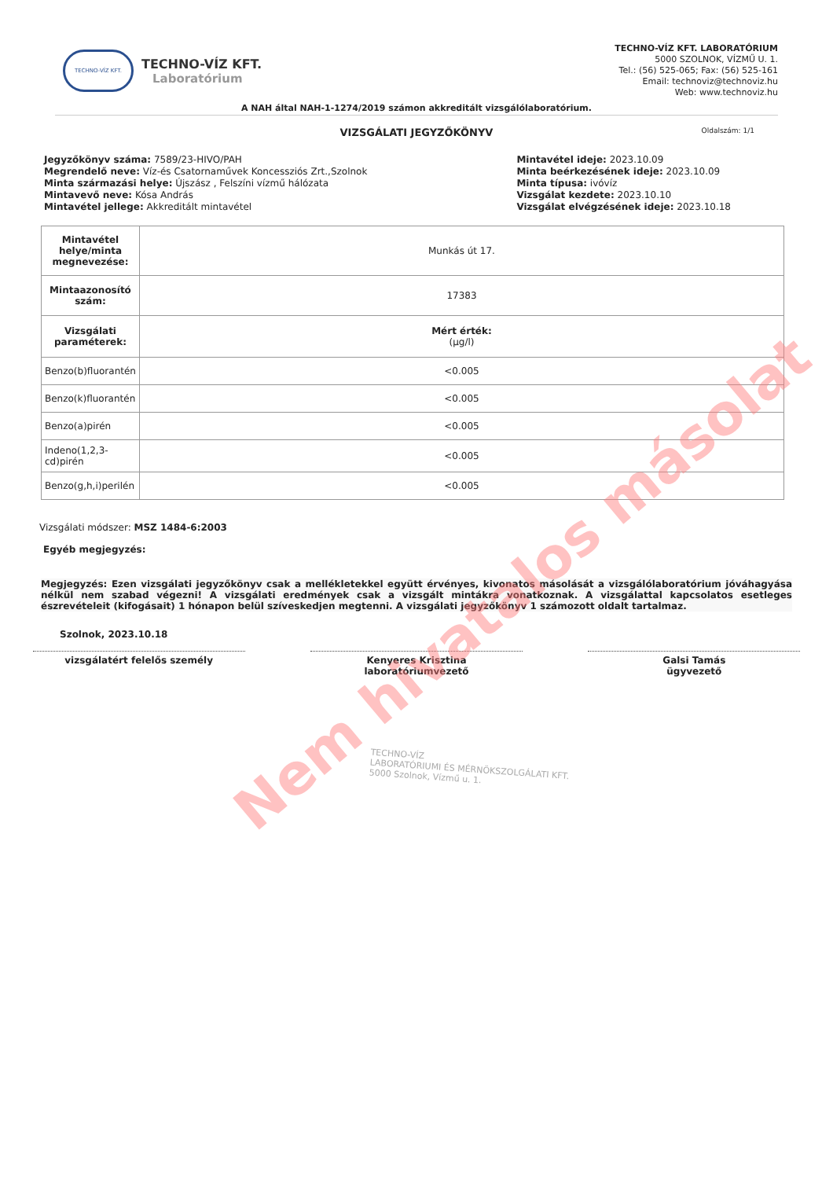TECHNO-VÍZ KFT.
TECHNO-VÍZ KFT.
Laboratórium
TECHNO-VÍZ KFT. LABORATÓRIUM
5000 SZOLNOK, VÍZMŰ U. 1.
Tel.: (56) 525-065; Fax: (56) 525-161
Email: technoviz@technoviz.hu
Web: www.technoviz.hu
A NAH által NAH-1-1274/2019 számon akkreditált vizsgálólaboratórium.
VIZSGÁLATI JEGYZŐKÖNYV Oldalszám: 1/1
Jegyzőkönyv száma: 7589/23-HIVO/PAH
Megrendelő neve: Víz-és Csatornaművek Koncessziós Zrt.,Szolnok
Minta származási helye: Újszász , Felszíni vízmű hálózata
Mintavevő neve: Kósa András
Mintavétel jellege: Akkreditált mintavétel
Mintavétel ideje: 2023.10.09
Minta beérkezésének ideje: 2023.10.09
Minta típusa: ivóvíz
Vizsgálat kezdete: 2023.10.10
Vizsgálat elvégzésének ideje: 2023.10.18
| Mintavétel helye/minta megnevezése: | Munkás út 17. |
| Mintaazonosító szám: | 17383 |
| Vizsgálati paraméterek: | Mért érték: (µg/l) |
| Benzo(b)fluorantén | <0.005 |
| Benzo(k)fluorantén | <0.005 |
| Benzo(a)pirén | <0.005 |
| Indeno(1,2,3-cd)pirén | <0.005 |
| Benzo(g,h,i)perilén | <0.005 |
Vizsgálati módszer: MSZ 1484-6:2003
Egyéb megjegyzés:
Megjegyzés: Ezen vizsgálati jegyzőkönyv csak a mellékletekkel együtt érvényes, kivonatos másolását a vizsgálólaboratórium jóváhagyása nélkül nem szabad végezni! A vizsgálati eredmények csak a vizsgált mintákra vonatkoznak. A vizsgálattal kapcsolatos esetleges észrevételeit (kifogásait) 1 hónapon belül szíveskedjen megtenni. A vizsgálati jegyzőkönyv 1 számozott oldalt tartalmaz.
Szolnok, 2023.10.18
vizsgálatért felelős személy Kenyeres Krisztina
laboratóriumvezető
Galsi Tamás
ügyvezető
TECHNO-VÍZ
LABORATÓRIUMI ÉS MÉRNÖKSZOLGÁLATI KFT.
5000 Szolnok, Vízmű u. 1.
Nem hivatalos másolat